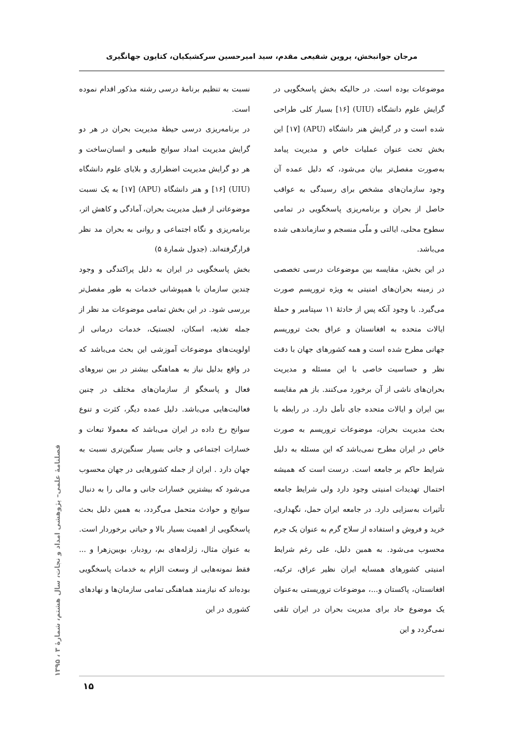مرجان جوانبخش، پروین شفیعی مقدم، سید امیرحسین سرکشیکیان، کتایون جهانگیری
نسبت به تنظیم برنامۀ درسی رشته مذکور اقدام نموده است.
در برنامه‌ریزی درسی حیطۀ مدیریت بحران در هر دو گرایش مدیریت امداد سوانح طبیعی و انسان‌ساخت و هر دو گرایش مدیریت اضطراری و بلایای علوم دانشگاه (UIU) [۱۶] و هنر دانشگاه (APU) [۱۷] به یک نسبت موضوعاتی از قبیل مدیریت بحران، آمادگی و کاهش اثر، برنامه‌ریزی و نگاه اجتماعی و روانی به بحران مد نظر قرارگرفته‌اند. (جدول شمارۀ ۵)
بخش پاسخگویی در ایران به دلیل پراکندگی و وجود چندین سازمان با همپوشانی خدمات به طور مفصل‌تر بررسی شود. در این بخش تمامی موضوعات مد نظر از جمله تغذیه، اسکان، لجستیک، خدمات درمانی از اولویت‌های موضوعات آموزشی این بحث می‌باشد که در واقع بدلیل نیاز به هماهنگی بیشتر در بین نیروهای فعال و پاسخگو از سازمان‌های مختلف در چنین فعالیت‌هایی می‌باشد. دلیل عمده دیگر، کثرت و تنوع سوانح رخ داده در ایران می‌باشد که معمولا تبعات و خسارات اجتماعی و جانی بسیار سنگین‌تری نسبت به جهان دارد . ایران از جمله کشورهایی در جهان محسوب می‌شود که بیشترین خسارات جانی و مالی را به دنبال سوانح و حوادث متحمل می‌گردد، به همین دلیل بحث پاسخگویی از اهمیت بسیار بالا و حیاتی برخوردار است. به عنوان مثال، زلزله‌های بم، رودبار، بویین‌زهرا و ... فقط نمونه‌هایی از وسعت الزام به خدمات پاسخگویی بوده‌اند که نیازمند هماهنگی تمامی سازمان‌ها و نهادهای کشوری در این
موضوعات بوده است. در حالیکه بخش پاسخگویی در گرایش علوم دانشگاه (UIU) [۱۶] بسیار کلی طراحی شده است و در گرایش هنر دانشگاه (APU) [۱۷] این بخش تحت عنوان عملیات خاص و مدیریت پیامد به‌صورت مفصل‌تر بیان می‌شود، که دلیل عمده آن وجود سازمان‌های مشخص برای رسیدگی به عواقب حاصل از بحران و برنامه‌ریزی پاسخگویی در تمامی سطوح محلی، ایالتی و ملّی منسجم و سازماندهی شده می‌باشد.
در این بخش، مقایسه بین موضوعات درسی تخصصی در زمینه بحران‌های امنیتی به ویژه تروریسم صورت می‌گیرد. با وجود آنکه پس از حادثۀ ۱۱ سپتامبر و حملۀ ایالات متحده به افغانستان و عراق بحث تروریسم جهانی مطرح شده است و همه کشورهای جهان با دقت نظر و حساسیت خاصی با این مسئله و مدیریت بحران‌های ناشی از آن برخورد می‌کنند. باز هم مقایسه بین ایران و ایالات متحده جای تأمل دارد. در رابطه با بحث مدیریت بحران، موضوعات تروریسم به صورت خاص در ایران مطرح نمی‌باشد که این مسئله به دلیل شرایط حاکم بر جامعه است. درست است که همیشه احتمال تهدیدات امنیتی وجود دارد ولی شرایط جامعه تأثیرات به‌سزایی دارد. در جامعه ایران حمل، نگهداری، خرید و فروش و استفاده از سلاح گرم به عنوان یک جرم محسوب می‌شود. به همین دلیل، علی رغم شرایط امنیتی کشورهای همسایه ایران نظیر عراق، ترکیه، افغانستان، پاکستان و...، موضوعات تروریستی به‌عنوان یک موضوع حاد برای مدیریت بحران در ایران تلقی نمی‌گردد و این
فصلنامۀ علمی– پژوهشی امداد و نجات، سال هشتم، شمارۀ ۳ ، ۱۳۹۵
۱۵